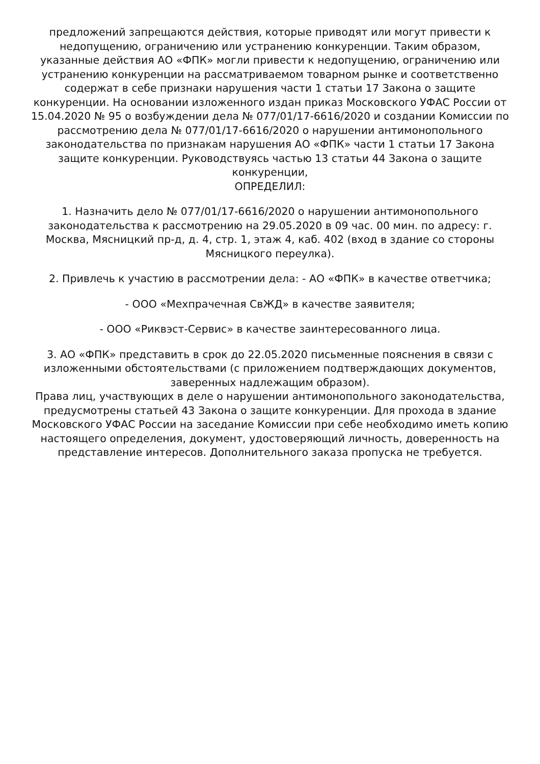предложений запрещаются действия, которые приводят или могут привести к недопущению, ограничению или устранению конкуренции. Таким образом, указанные действия АО «ФПК» могли привести к недопущению, ограничению или устранению конкуренции на рассматриваемом товарном рынке и соответственно содержат в себе признаки нарушения части 1 статьи 17 Закона о защите конкуренции. На основании изложенного издан приказ Московского УФАС России от 15.04.2020 № 95 о возбуждении дела № 077/01/17-6616/2020 и создании Комиссии по рассмотрению дела № 077/01/17-6616/2020 о нарушении антимонопольного законодательства по признакам нарушения АО «ФПК» части 1 статьи 17 Закона защите конкуренции. Руководствуясь частью 13 статьи 44 Закона о защите конкуренции,
ОПРЕДЕЛИЛ:
1. Назначить дело № 077/01/17-6616/2020 о нарушении антимонопольного законодательства к рассмотрению на 29.05.2020 в 09 час. 00 мин. по адресу: г. Москва, Мясницкий пр-д, д. 4, стр. 1, этаж 4, каб. 402 (вход в здание со стороны Мясницкого переулка).
2. Привлечь к участию в рассмотрении дела: - АО «ФПК» в качестве ответчика;
- ООО «Мехпрачечная СвЖД» в качестве заявителя;
- ООО «Риквэст-Сервис» в качестве заинтересованного лица.
3. АО «ФПК» представить в срок до 22.05.2020 письменные пояснения в связи с изложенными обстоятельствами (с приложением подтверждающих документов, заверенных надлежащим образом).
Права лиц, участвующих в деле о нарушении антимонопольного законодательства, предусмотрены статьей 43 Закона о защите конкуренции. Для прохода в здание Московского УФАС России на заседание Комиссии при себе необходимо иметь копию настоящего определения, документ, удостоверяющий личность, доверенность на представление интересов. Дополнительного заказа пропуска не требуется.